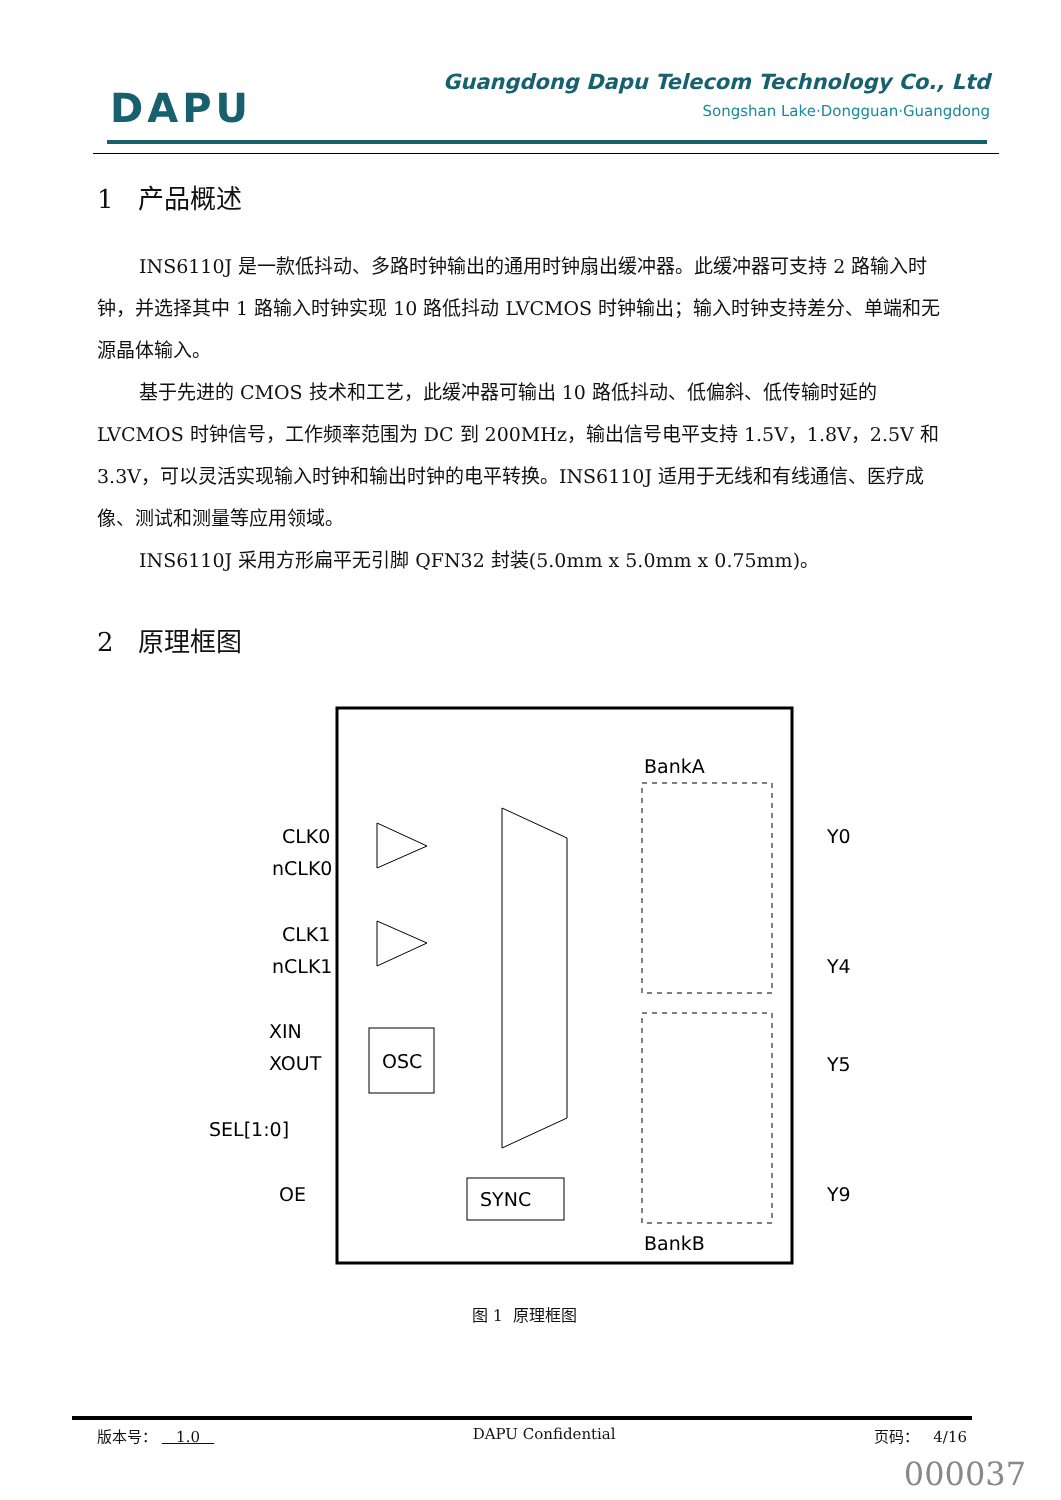DAPU
Guangdong Dapu Telecom Technology Co., Ltd
Songshan Lake·Dongguan·Guangdong
1 产品概述
INS6110J 是一款低抖动、多路时钟输出的通用时钟扇出缓冲器。此缓冲器可支持 2 路输入时钟，并选择其中 1 路输入时钟实现 10 路低抖动 LVCMOS 时钟输出；输入时钟支持差分、单端和无源晶体输入。
基于先进的 CMOS 技术和工艺，此缓冲器可输出 10 路低抖动、低偏斜、低传输时延的 LVCMOS 时钟信号，工作频率范围为 DC 到 200MHz，输出信号电平支持 1.5V，1.8V，2.5V 和 3.3V，可以灵活实现输入时钟和输出时钟的电平转换。INS6110J 适用于无线和有线通信、医疗成像、测试和测量等应用领域。
INS6110J 采用方形扁平无引脚 QFN32 封装(5.0mm x 5.0mm x 0.75mm)。
2 原理框图
CLK0
nCLK0
CLK1
nCLK1
XIN
XOUT
SEL[1:0]
OE
OSC
SYNC
BankA
BankB
Y0
Y4
Y5
Y9
图 1 原理框图
版本号： 1.0 DAPU Confidential 页码： 4/16
000037